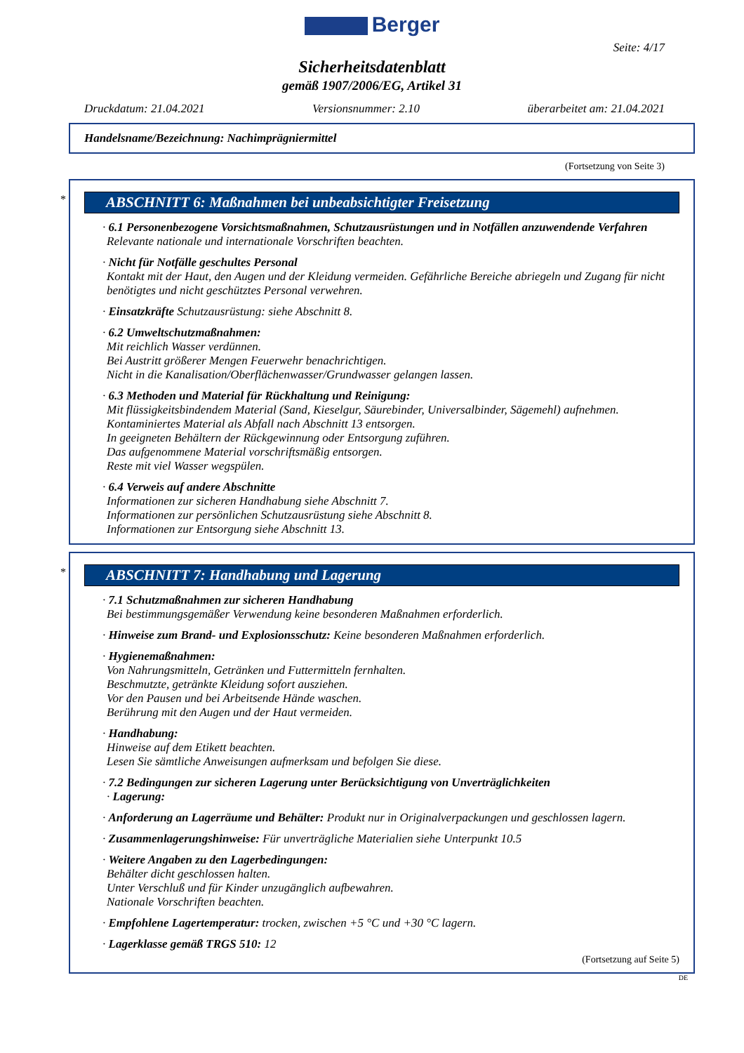Berger
Seite: 4/17
Sicherheitsdatenblatt
gemäß 1907/2006/EG, Artikel 31
Druckdatum: 21.04.2021 Versionsnummer: 2.10 überarbeitet am: 21.04.2021
Handelsname/Bezeichnung: Nachimprägniermittel
(Fortsetzung von Seite 3)
*
ABSCHNITT 6: Maßnahmen bei unbeabsichtigter Freisetzung
· 6.1 Personenbezogene Vorsichtsmaßnahmen, Schutzausrüstungen und in Notfällen anzuwendende Verfahren
Relevante nationale und internationale Vorschriften beachten.
· Nicht für Notfälle geschultes Personal
Kontakt mit der Haut, den Augen und der Kleidung vermeiden. Gefährliche Bereiche abriegeln und Zugang für nicht benötigtes und nicht geschütztes Personal verwehren.
· Einsatzkräfte Schutzausrüstung: siehe Abschnitt 8.
· 6.2 Umweltschutzmaßnahmen:
Mit reichlich Wasser verdünnen.
Bei Austritt größerer Mengen Feuerwehr benachrichtigen.
Nicht in die Kanalisation/Oberflächenwasser/Grundwasser gelangen lassen.
· 6.3 Methoden und Material für Rückhaltung und Reinigung:
Mit flüssigkeitsbindendem Material (Sand, Kieselgur, Säurebinder, Universalbinder, Sägemehl) aufnehmen.
Kontaminiertes Material als Abfall nach Abschnitt 13 entsorgen.
In geeigneten Behältern der Rückgewinnung oder Entsorgung zuführen.
Das aufgenommene Material vorschriftsmäßig entsorgen.
Reste mit viel Wasser wegspülen.
· 6.4 Verweis auf andere Abschnitte
Informationen zur sicheren Handhabung siehe Abschnitt 7.
Informationen zur persönlichen Schutzausrüstung siehe Abschnitt 8.
Informationen zur Entsorgung siehe Abschnitt 13.
*
ABSCHNITT 7: Handhabung und Lagerung
· 7.1 Schutzmaßnahmen zur sicheren Handhabung
Bei bestimmungsgemäßer Verwendung keine besonderen Maßnahmen erforderlich.
· Hinweise zum Brand- und Explosionsschutz: Keine besonderen Maßnahmen erforderlich.
· Hygienemaßnahmen:
Von Nahrungsmitteln, Getränken und Futtermitteln fernhalten.
Beschmutzte, getränkte Kleidung sofort ausziehen.
Vor den Pausen und bei Arbeitsende Hände waschen.
Berührung mit den Augen und der Haut vermeiden.
· Handhabung:
Hinweise auf dem Etikett beachten.
Lesen Sie sämtliche Anweisungen aufmerksam und befolgen Sie diese.
· 7.2 Bedingungen zur sicheren Lagerung unter Berücksichtigung von Unverträglichkeiten
· Lagerung:
· Anforderung an Lagerräume und Behälter: Produkt nur in Originalverpackungen und geschlossen lagern.
· Zusammenlagerungshinweise: Für unverträgliche Materialien siehe Unterpunkt 10.5
· Weitere Angaben zu den Lagerbedingungen:
Behälter dicht geschlossen halten.
Unter Verschluß und für Kinder unzugänglich aufbewahren.
Nationale Vorschriften beachten.
· Empfohlene Lagertemperatur: trocken, zwischen +5 °C und +30 °C lagern.
· Lagerklasse gemäß TRGS 510: 12
(Fortsetzung auf Seite 5)
DE